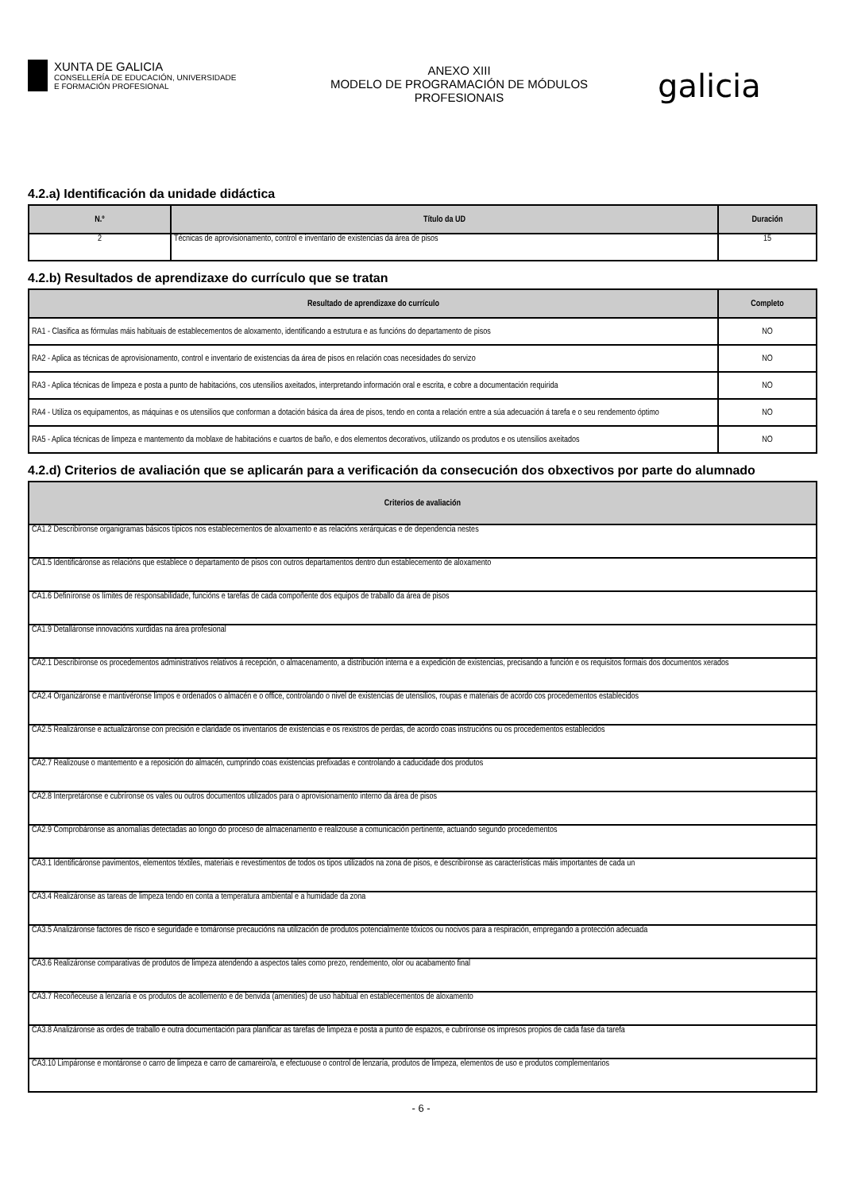XUNTA DE GALICIA
CONSELLERÍA DE EDUCACIÓN, UNIVERSIDADE
E FORMACIÓN PROFESIONAL
ANEXO XIII
MODELO DE PROGRAMACIÓN DE MÓDULOS
PROFESIONAIS
galicia
4.2.a) Identificación da unidade didáctica
| N.º | Título da UD | Duración |
| --- | --- | --- |
| 2 | Técnicas de aprovisionamento, control e inventario de existencias da área de pisos | 15 |
4.2.b) Resultados de aprendizaxe do currículo que se tratan
| Resultado de aprendizaxe do currículo | Completo |
| --- | --- |
| RA1 - Clasifica as fórmulas máis habituais de establecementos de aloxamento, identificando a estrutura e as funcións do departamento de pisos | NO |
| RA2 - Aplica as técnicas de aprovisionamento, control e inventario de existencias da área de pisos en relación coas necesidades do servizo | NO |
| RA3 - Aplica técnicas de limpeza e posta a punto de habitacións, cos utensilios axeitados, interpretando información oral e escrita, e cobre a documentación requirida | NO |
| RA4 - Utiliza os equipamentos, as máquinas e os utensilios que conforman a dotación básica da área de pisos, tendo en conta a relación entre a súa adecuación á tarefa e o seu rendemento óptimo | NO |
| RA5 - Aplica técnicas de limpeza e mantemento da moblaxe de habitacións e cuartos de baño, e dos elementos decorativos, utilizando os produtos e os utensilios axeitados | NO |
4.2.d) Criterios de avaliación que se aplicarán para a verificación da consecución dos obxectivos por parte do alumnado
| Criterios de avaliación |
| --- |
| CA1.2 Describíronse organigramas básicos típicos nos establecementos de aloxamento e as relacións xerárquicas e de dependencia nestes |
| CA1.5 Identificáronse as relacións que establece o departamento de pisos con outros departamentos dentro dun establecemento de aloxamento |
| CA1.6 Definíronse os límites de responsabilidade, funcións e tarefas de cada compoñente dos equipos de traballo da área de pisos |
| CA1.9 Detalláronse innovacións xurdidas na área profesional |
| CA2.1 Describíronse os procedementos administrativos relativos á recepción, o almacenamento, a distribución interna e a expedición de existencias, precisando a función e os requisitos formais dos documentos xerados |
| CA2.4 Organizáronse e mantivéronse limpos e ordenados o almacén e o office, controlando o nivel de existencias de utensilios, roupas e materiais de acordo cos procedementos establecidos |
| CA2.5 Realizáronse e actualizáronse con precisión e claridade os inventarios de existencias e os rexistros de perdas, de acordo coas instrucións ou os procedementos establecidos |
| CA2.7 Realizouse o mantemento e a reposición do almacén, cumprindo coas existencias prefixadas e controlando a caducidade dos produtos |
| CA2.8 Interpretáronse e cubríronse os vales ou outros documentos utilizados para o aprovisionamento interno da área de pisos |
| CA2.9 Comprobáronse as anomalías detectadas ao longo do proceso de almacenamento e realizouse a comunicación pertinente, actuando segundo procedementos |
| CA3.1 Identificáronse pavimentos, elementos téxtiles, materiais e revestimentos de todos os tipos utilizados na zona de pisos, e describíronse as características máis importantes de cada un |
| CA3.4 Realizáronse as tareas de limpeza tendo en conta a temperatura ambiental e a humidade da zona |
| CA3.5 Analizáronse factores de risco e seguridade e tomáronse precaucións na utilización de produtos potencialmente tóxicos ou nocivos para a respiración, empregando a protección adecuada |
| CA3.6 Realizáronse comparativas de produtos de limpeza atendendo a aspectos tales como prezo, rendemento, olor ou acabamento final |
| CA3.7 Recoñeceuse a lenzaría e os produtos de acollemento e de benvida (amenities) de uso habitual en establecementos de aloxamento |
| CA3.8 Analizáronse as ordes de traballo e outra documentación para planificar as tarefas de limpeza e posta a punto de espazos, e cubríronse os impresos propios de cada fase da tarefa |
| CA3.10 Limpáronse e montáronse o carro de limpeza e carro de camareiro/a, e efectuouse o control de lenzaría, produtos de limpeza, elementos de uso e produtos complementarios |
- 6 -